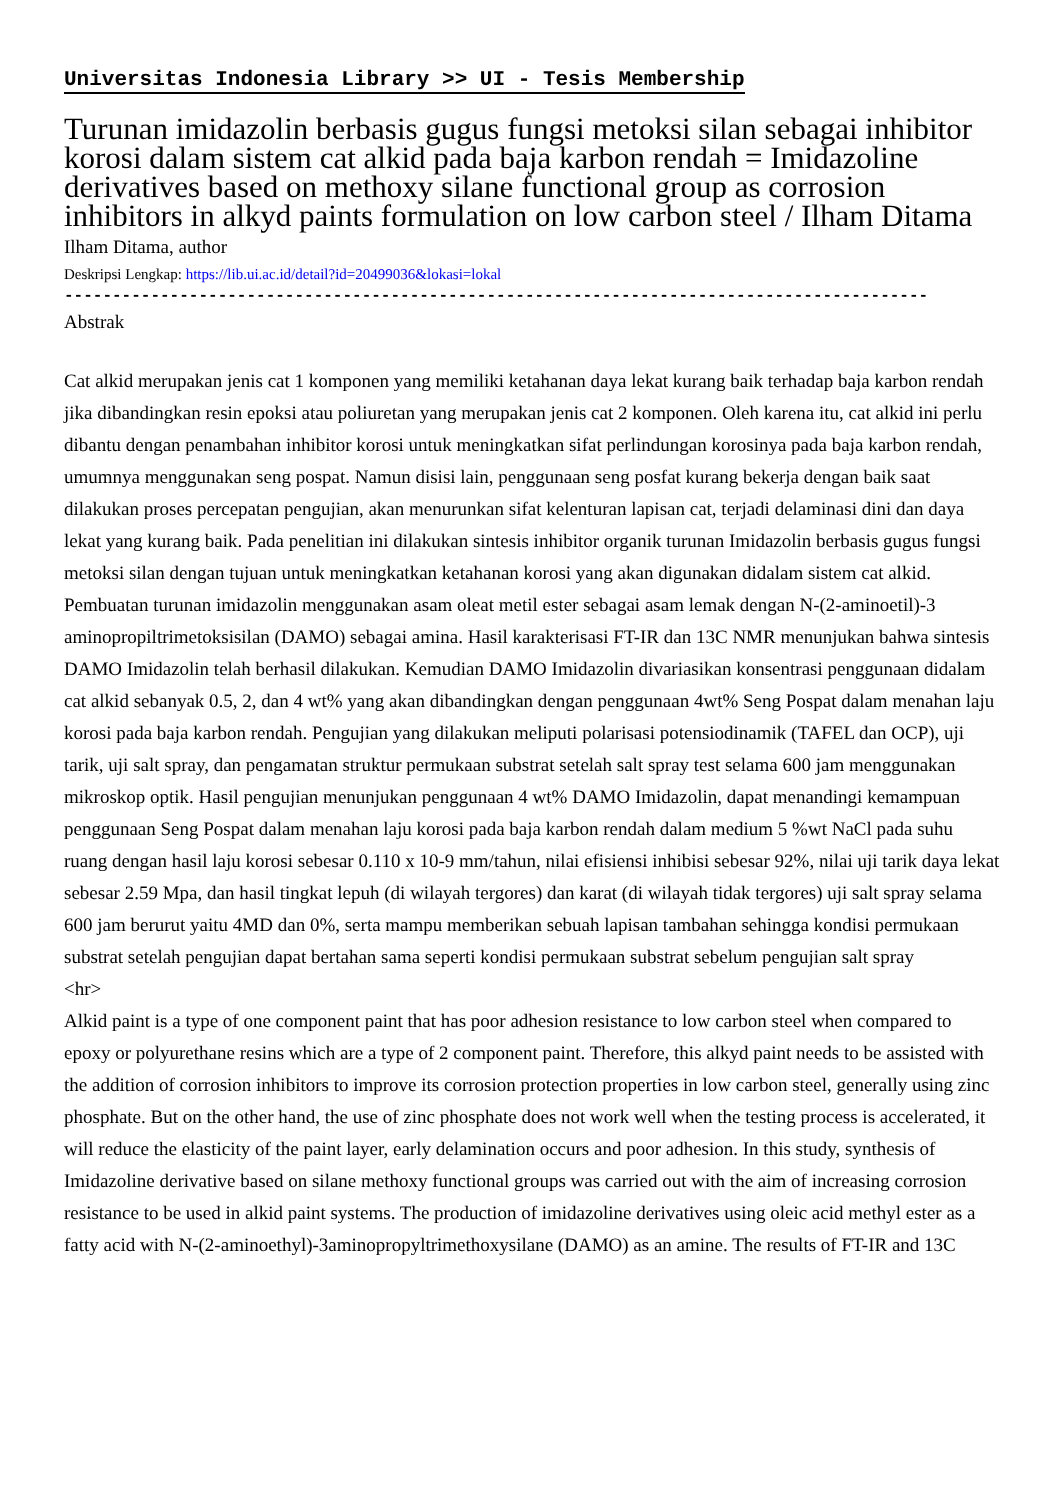Universitas Indonesia Library >> UI - Tesis Membership
Turunan imidazolin berbasis gugus fungsi metoksi silan sebagai inhibitor korosi dalam sistem cat alkid pada baja karbon rendah = Imidazoline derivatives based on methoxy silane functional group as corrosion inhibitors in alkyd paints formulation on low carbon steel / Ilham Ditama
Ilham Ditama, author
Deskripsi Lengkap: https://lib.ui.ac.id/detail?id=20499036&lokasi=lokal
------------------------------------------------------------------------------------------
Abstrak
Cat alkid merupakan jenis cat 1 komponen yang memiliki ketahanan daya lekat kurang baik terhadap baja karbon rendah jika dibandingkan resin epoksi atau poliuretan yang merupakan jenis cat 2 komponen. Oleh karena itu, cat alkid ini perlu dibantu dengan penambahan inhibitor korosi untuk meningkatkan sifat perlindungan korosinya pada baja karbon rendah, umumnya menggunakan seng pospat. Namun disisi lain, penggunaan seng posfat kurang bekerja dengan baik saat dilakukan proses percepatan pengujian, akan menurunkan sifat kelenturan lapisan cat, terjadi delaminasi dini dan daya lekat yang kurang baik. Pada penelitian ini dilakukan sintesis inhibitor organik turunan Imidazolin berbasis gugus fungsi metoksi silan dengan tujuan untuk meningkatkan ketahanan korosi yang akan digunakan didalam sistem cat alkid. Pembuatan turunan imidazolin menggunakan asam oleat metil ester sebagai asam lemak dengan N-(2-aminoetil)-3 aminopropiltrimetoksisilan (DAMO) sebagai amina. Hasil karakterisasi FT-IR dan 13C NMR menunjukan bahwa sintesis DAMO Imidazolin telah berhasil dilakukan. Kemudian DAMO Imidazolin divariasikan konsentrasi penggunaan didalam cat alkid sebanyak 0.5, 2, dan 4 wt% yang akan dibandingkan dengan penggunaan 4wt% Seng Pospat dalam menahan laju korosi pada baja karbon rendah. Pengujian yang dilakukan meliputi polarisasi potensiodinamik (TAFEL dan OCP), uji tarik, uji salt spray, dan pengamatan struktur permukaan substrat setelah salt spray test selama 600 jam menggunakan mikroskop optik. Hasil pengujian menunjukan penggunaan 4 wt% DAMO Imidazolin, dapat menandingi kemampuan penggunaan Seng Pospat dalam menahan laju korosi pada baja karbon rendah dalam medium 5 %wt NaCl pada suhu ruang dengan hasil laju korosi sebesar 0.110 x 10-9 mm/tahun, nilai efisiensi inhibisi sebesar 92%, nilai uji tarik daya lekat sebesar 2.59 Mpa, dan hasil tingkat lepuh (di wilayah tergores) dan karat (di wilayah tidak tergores) uji salt spray selama 600 jam berurut yaitu 4MD dan 0%, serta mampu memberikan sebuah lapisan tambahan sehingga kondisi permukaan substrat setelah pengujian dapat bertahan sama seperti kondisi permukaan substrat sebelum pengujian salt spray
<hr>
Alkid paint is a type of one component paint that has poor adhesion resistance to low carbon steel when compared to epoxy or polyurethane resins which are a type of 2 component paint. Therefore, this alkyd paint needs to be assisted with the addition of corrosion inhibitors to improve its corrosion protection properties in low carbon steel, generally using zinc phosphate. But on the other hand, the use of zinc phosphate does not work well when the testing process is accelerated, it will reduce the elasticity of the paint layer, early delamination occurs and poor adhesion. In this study, synthesis of Imidazoline derivative based on silane methoxy functional groups was carried out with the aim of increasing corrosion resistance to be used in alkid paint systems. The production of imidazoline derivatives using oleic acid methyl ester as a fatty acid with N-(2-aminoethyl)-3aminopropyltrimethoxysilane (DAMO) as an amine. The results of FT-IR and 13C